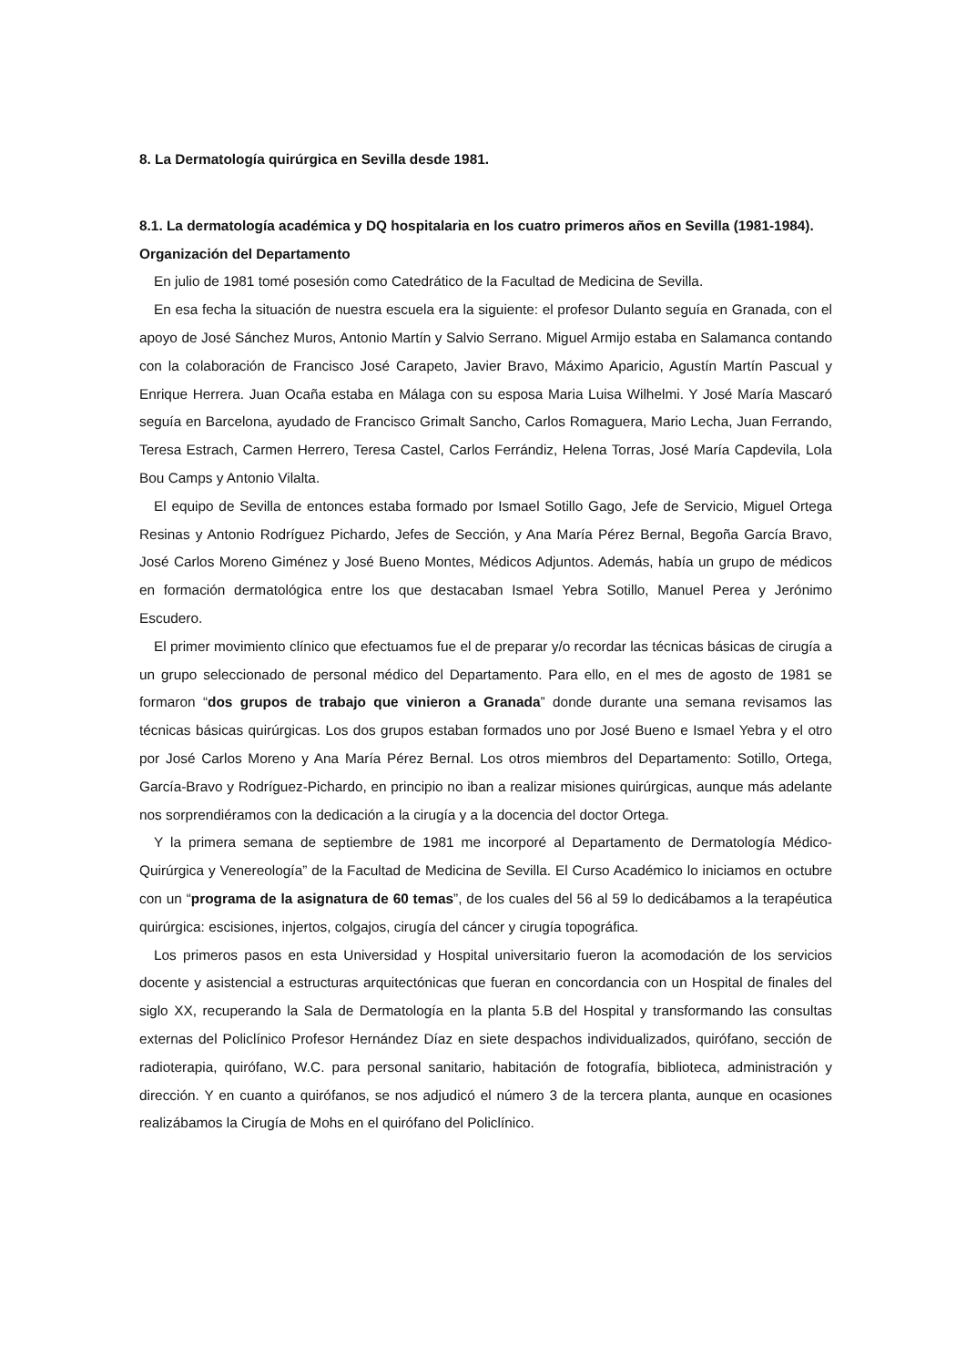8. La Dermatología quirúrgica en Sevilla desde 1981.
8.1. La dermatología académica y DQ hospitalaria en los cuatro primeros años en Sevilla (1981-1984). Organización del Departamento
En julio de 1981 tomé posesión como Catedrático de la Facultad de Medicina de Sevilla.
En esa fecha la situación de nuestra escuela era la siguiente: el profesor Dulanto seguía en Granada, con el apoyo de José Sánchez Muros, Antonio Martín y Salvio Serrano. Miguel Armijo estaba en Salamanca contando con la colaboración de Francisco José Carapeto, Javier Bravo, Máximo Aparicio, Agustín Martín Pascual y Enrique Herrera. Juan Ocaña estaba en Málaga con su esposa Maria Luisa Wilhelmi. Y José María Mascaró seguía en Barcelona, ayudado de Francisco Grimalt Sancho, Carlos Romaguera, Mario Lecha, Juan Ferrando, Teresa Estrach, Carmen Herrero, Teresa Castel, Carlos Ferrándiz, Helena Torras, José María Capdevila, Lola Bou Camps y Antonio Vilalta.
El equipo de Sevilla de entonces estaba formado por Ismael Sotillo Gago, Jefe de Servicio, Miguel Ortega Resinas y Antonio Rodríguez Pichardo, Jefes de Sección, y Ana María Pérez Bernal, Begoña García Bravo, José Carlos Moreno Giménez y José Bueno Montes, Médicos Adjuntos. Además, había un grupo de médicos en formación dermatológica entre los que destacaban Ismael Yebra Sotillo, Manuel Perea y Jerónimo Escudero.
El primer movimiento clínico que efectuamos fue el de preparar y/o recordar las técnicas básicas de cirugía a un grupo seleccionado de personal médico del Departamento. Para ello, en el mes de agosto de 1981 se formaron “dos grupos de trabajo que vinieron a Granada” donde durante una semana revisamos las técnicas básicas quirúrgicas. Los dos grupos estaban formados uno por José Bueno e Ismael Yebra y el otro por José Carlos Moreno y Ana María Pérez Bernal. Los otros miembros del Departamento: Sotillo, Ortega, García-Bravo y Rodríguez-Pichardo, en principio no iban a realizar misiones quirúrgicas, aunque más adelante nos sorprendiéramos con la dedicación a la cirugía y a la docencia del doctor Ortega.
Y la primera semana de septiembre de 1981 me incorporé al Departamento de Dermatología Médico-Quirúrgica y Venereología” de la Facultad de Medicina de Sevilla. El Curso Académico lo iniciamos en octubre con un “programa de la asignatura de 60 temas”, de los cuales del 56 al 59 lo dedicábamos a la terapéutica quirúrgica: escisiones, injertos, colgajos, cirugía del cáncer y cirugía topográfica.
Los primeros pasos en esta Universidad y Hospital universitario fueron la acomodación de los servicios docente y asistencial a estructuras arquitectónicas que fueran en concordancia con un Hospital de finales del siglo XX, recuperando la Sala de Dermatología en la planta 5.B del Hospital y transformando las consultas externas del Policlínico Profesor Hernández Díaz en siete despachos individualizados, quirófano, sección de radioterapia, quirófano, W.C. para personal sanitario, habitación de fotografía, biblioteca, administración y dirección. Y en cuanto a quirófanos, se nos adjudicó el número 3 de la tercera planta, aunque en ocasiones realizábamos la Cirugía de Mohs en el quirófano del Policlínico.